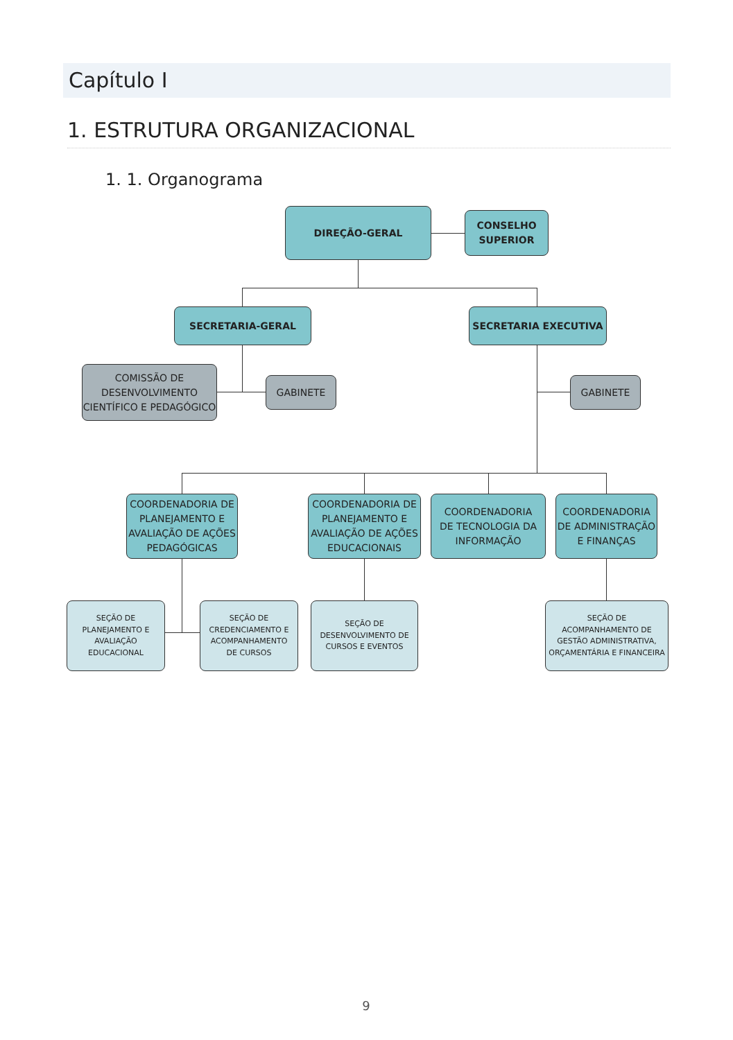Capítulo I
1. ESTRUTURA ORGANIZACIONAL
1. 1. Organograma
DIREÇÃO-GERAL
CONSELHO
SUPERIOR
SECRETARIA-GERAL SECRETARIA EXECUTIVA
COMISSÃO DE
DESENVOLVIMENTO
CIENTÍFICO E PEDAGÓGICO
GABINETE GABINETE
COORDENADORIA DE
PLANEJAMENTO E
AVALIAÇÃO DE AÇÕES
PEDAGÓGICAS
COORDENADORIA DE
PLANEJAMENTO E
AVALIAÇÃO DE AÇÕES
EDUCACIONAIS
COORDENADORIA
DE TECNOLOGIA DA
INFORMAÇÃO
COORDENADORIA
DE ADMINISTRAÇÃO
E FINANÇAS
SEÇÃO DE
PLANEJAMENTO E
AVALIAÇÃO
EDUCACIONAL
SEÇÃO DE
CREDENCIAMENTO E
ACOMPANHAMENTO
DE CURSOS
SEÇÃO DE
DESENVOLVIMENTO DE
CURSOS E EVENTOS
SEÇÃO DE
ACOMPANHAMENTO DE
GESTÃO ADMINISTRATIVA,
ORÇAMENTÁRIA E FINANCEIRA
9